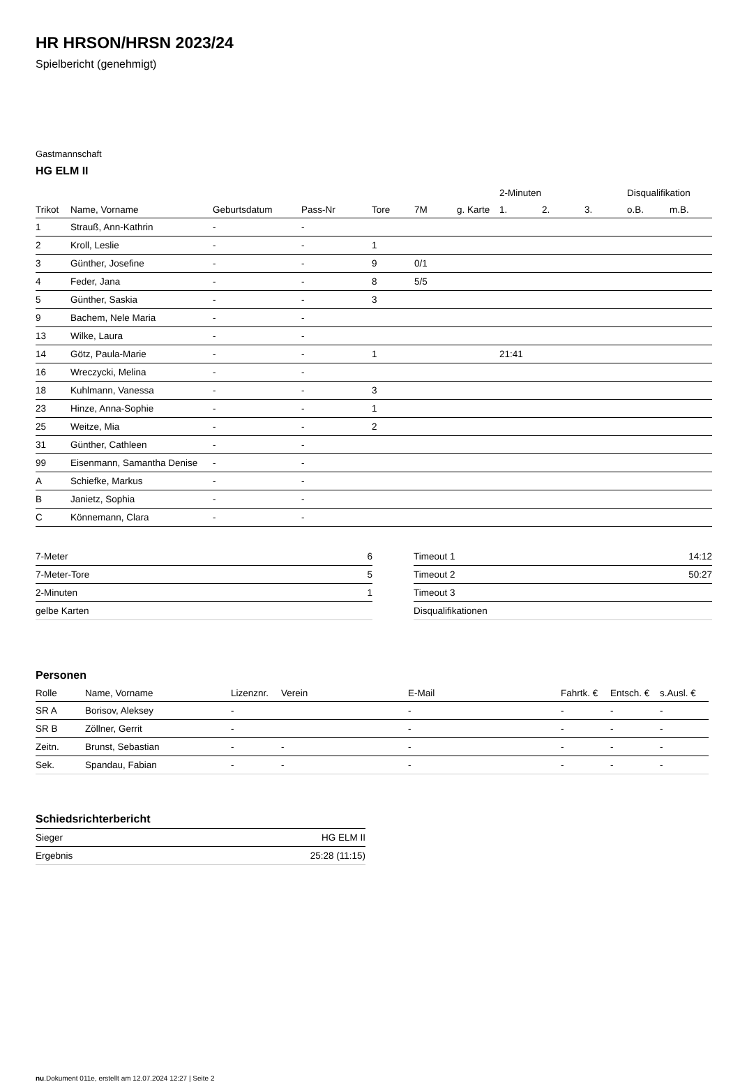HR HRSON/HRSN 2023/24
Spielbericht (genehmigt)
Gastmannschaft
HG ELM II
| | | | | | | | 2-Minuten | | | Disqualifikation | |
| --- | --- | --- | --- | --- | --- | --- | --- | --- | --- | --- | --- |
| Trikot | Name, Vorname | Geburtsdatum | Pass-Nr | Tore | 7M | g. Karte | 1. | 2. | 3. | o.B. | m.B. |
| 1 | Strauß, Ann-Kathrin | - | - | | | | | | | | |
| 2 | Kroll, Leslie | - | - | 1 | | | | | | | |
| 3 | Günther, Josefine | - | - | 9 | 0/1 | | | | | | |
| 4 | Feder, Jana | - | - | 8 | 5/5 | | | | | | |
| 5 | Günther, Saskia | - | - | 3 | | | | | | | |
| 9 | Bachem, Nele Maria | - | - | | | | | | | | |
| 13 | Wilke, Laura | - | - | | | | | | | | |
| 14 | Götz, Paula-Marie | - | - | 1 | | | 21:41 | | | | |
| 16 | Wreczycki, Melina | - | - | | | | | | | | |
| 18 | Kuhlmann, Vanessa | - | - | 3 | | | | | | | |
| 23 | Hinze, Anna-Sophie | - | - | 1 | | | | | | | |
| 25 | Weitze, Mia | - | - | 2 | | | | | | | |
| 31 | Günther, Cathleen | - | - | | | | | | | | |
| 99 | Eisenmann, Samantha Denise | - | - | | | | | | | | |
| A | Schiefke, Markus | - | - | | | | | | | | |
| B | Janietz, Sophia | - | - | | | | | | | | |
| C | Könnemann, Clara | - | - | | | | | | | | |
| 7-Meter | 6 |
| 7-Meter-Tore | 5 |
| 2-Minuten | 1 |
| gelbe Karten | |
| Timeout 1 | 14:12 |
| Timeout 2 | 50:27 |
| Timeout 3 | |
| Disqualifikationen | |
Personen
| Rolle | Name, Vorname | Lizenznr. | Verein | E-Mail | Fahrtk. € | Entsch. € | s.Ausl. € |
| --- | --- | --- | --- | --- | --- | --- | --- |
| SR A | Borisov, Aleksey | - | | - | - | - | - |
| SR B | Zöllner, Gerrit | - | | - | - | - | - |
| Zeitn. | Brunst, Sebastian | - | - | - | - | - | - |
| Sek. | Spandau, Fabian | - | - | - | - | - | - |
Schiedsrichterbericht
| Sieger | HG ELM II |
| Ergebnis | 25:28 (11:15) |
nu.Dokument 011e, erstellt am 12.07.2024 12:27 | Seite 2